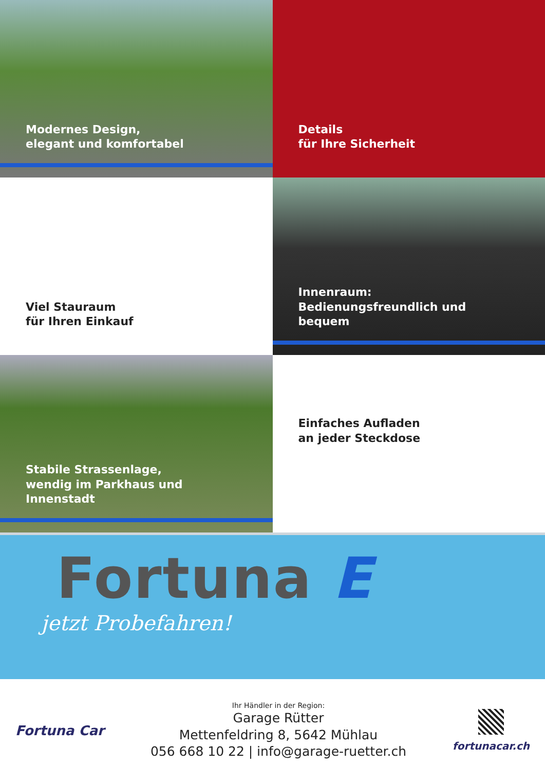Modernes Design,
elegant und komfortabel
Details
für Ihre Sicherheit
Viel Stauraum
für Ihren Einkauf
Innenraum:
Bedienungsfreundlich und bequem
Stabile Strassenlage,
wendig im Parkhaus und Innenstadt
Einfaches Aufladen
an jeder Steckdose
Fortuna E
jetzt Probefahren!
Fortuna Car
Ihr Händler in der Region:
Garage Rütter
Mettenfeldring 8, 5642 Mühlau
056 668 10 22 | info@garage-ruetter.ch
fortunacar.ch